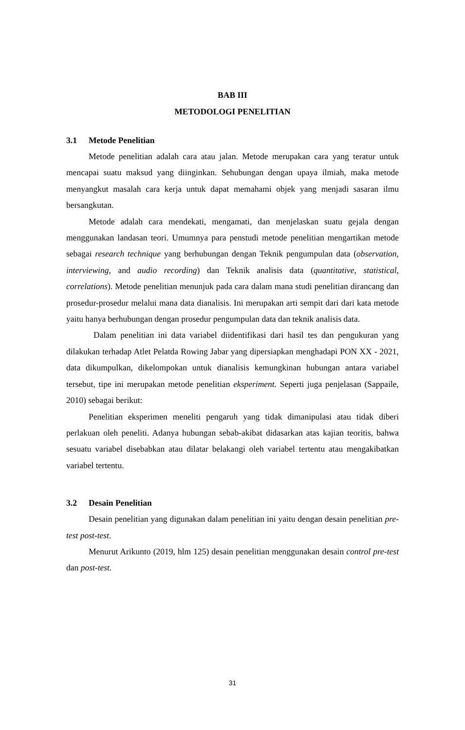BAB III
METODOLOGI PENELITIAN
3.1 Metode Penelitian
Metode penelitian adalah cara atau jalan. Metode merupakan cara yang teratur untuk mencapai suatu maksud yang diinginkan. Sehubungan dengan upaya ilmiah, maka metode menyangkut masalah cara kerja untuk dapat memahami objek yang menjadi sasaran ilmu bersangkutan.
Metode adalah cara mendekati, mengamati, dan menjelaskan suatu gejala dengan menggunakan landasan teori. Umumnya para penstudi metode penelitian mengartikan metode sebagai research technique yang berhubungan dengan Teknik pengumpulan data (observation, interviewing, and audio recording) dan Teknik analisis data (quantitative, statistical, correlations). Metode penelitian menunjuk pada cara dalam mana studi penelitian dirancang dan prosedur-prosedur melalui mana data dianalisis. Ini merupakan arti sempit dari dari kata metode yaitu hanya berhubungan dengan prosedur pengumpulan data dan teknik analisis data.
Dalam penelitian ini data variabel diidentifikasi dari hasil tes dan pengukuran yang dilakukan terhadap Atlet Pelatda Rowing Jabar yang dipersiapkan menghadapi PON XX - 2021, data dikumpulkan, dikelompokan untuk dianalisis kemungkinan hubungan antara variabel tersebut, tipe ini merupakan metode penelitian eksperiment. Seperti juga penjelasan (Sappaile, 2010) sebagai berikut:
Penelitian eksperimen meneliti pengaruh yang tidak dimanipulasi atau tidak diberi perlakuan oleh peneliti. Adanya hubungan sebab-akibat didasarkan atas kajian teoritis, bahwa sesuatu variabel disebabkan atau dilatar belakangi oleh variabel tertentu atau mengakibatkan variabel tertentu.
3.2 Desain Penelitian
Desain penelitian yang digunakan dalam penelitian ini yaitu dengan desain penelitian pre-test post-test.
Menurut Arikunto (2019, hlm 125) desain penelitian menggunakan desain control pre-test dan post-test.
31